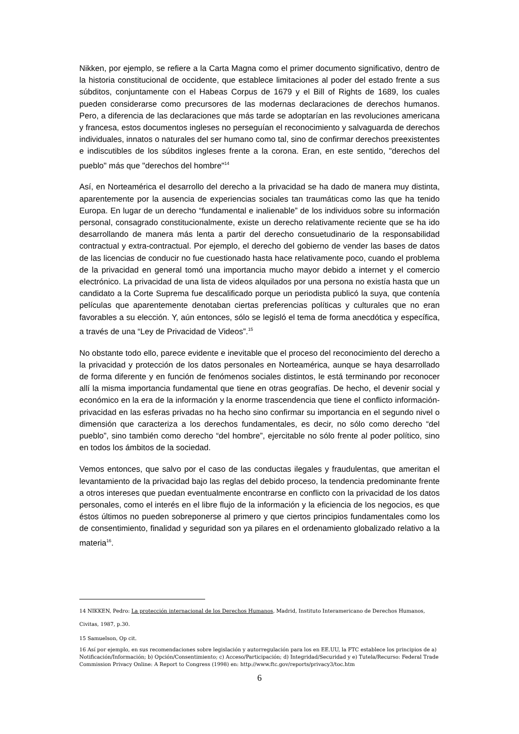Nikken, por ejemplo, se refiere a la Carta Magna como el primer documento significativo, dentro de la historia constitucional de occidente, que establece limitaciones al poder del estado frente a sus súbditos, conjuntamente con el Habeas Corpus de 1679 y el Bill of Rights de 1689, los cuales pueden considerarse como precursores de las modernas declaraciones de derechos humanos. Pero, a diferencia de las declaraciones que más tarde se adoptarían en las revoluciones americana y francesa, estos documentos ingleses no perseguían el reconocimiento y salvaguarda de derechos individuales, innatos o naturales del ser humano como tal, sino de confirmar derechos preexistentes e indiscutibles de los súbditos ingleses frente a la corona. Eran, en este sentido, "derechos del pueblo" más que "derechos del hombre"<sup>14</sup>
Así, en Norteamérica el desarrollo del derecho a la privacidad se ha dado de manera muy distinta, aparentemente por la ausencia de experiencias sociales tan traumáticas como las que ha tenido Europa. En lugar de un derecho “fundamental e inalienable” de los individuos sobre su información personal, consagrado constitucionalmente, existe un derecho relativamente reciente que se ha ido desarrollando de manera más lenta a partir del derecho consuetudinario de la responsabilidad contractual y extra-contractual. Por ejemplo, el derecho del gobierno de vender las bases de datos de las licencias de conducir no fue cuestionado hasta hace relativamente poco, cuando el problema de la privacidad en general tomó una importancia mucho mayor debido a internet y el comercio electrónico. La privacidad de una lista de videos alquilados por una persona no existía hasta que un candidato a la Corte Suprema fue descalificado porque un periodista publicó la suya, que contenía películas que aparentemente denotaban ciertas preferencias políticas y culturales que no eran favorables a su elección. Y, aún entonces, sólo se legisló el tema de forma anecdótica y específica, a través de una “Ley de Privacidad de Videos”.<sup>15</sup>
No obstante todo ello, parece evidente e inevitable que el proceso del reconocimiento del derecho a la privacidad y protección de los datos personales en Norteamérica, aunque se haya desarrollado de forma diferente y en función de fenómenos sociales distintos, le está terminando por reconocer allí la misma importancia fundamental que tiene en otras geografías. De hecho, el devenir social y económico en la era de la información y la enorme trascendencia que tiene el conflicto información-privacidad en las esferas privadas no ha hecho sino confirmar su importancia en el segundo nivel o dimensión que caracteriza a los derechos fundamentales, es decir, no sólo como derecho “del pueblo”, sino también como derecho “del hombre”, ejercitable no sólo frente al poder político, sino en todos los ámbitos de la sociedad.
Vemos entonces, que salvo por el caso de las conductas ilegales y fraudulentas, que ameritan el levantamiento de la privacidad bajo las reglas del debido proceso, la tendencia predominante frente a otros intereses que puedan eventualmente encontrarse en conflicto con la privacidad de los datos personales, como el interés en el libre flujo de la información y la eficiencia de los negocios, es que éstos últimos no pueden sobreponerse al primero y que ciertos principios fundamentales como los de consentimiento, finalidad y seguridad son ya pilares en el ordenamiento globalizado relativo a la materia<sup>16</sup>.
14 NIKKEN, Pedro: La protección internacional de los Derechos Humanos, Madrid, Instituto Interamericano de Derechos Humanos, Civitas, 1987, p.30.
15 Samuelson, Op cit.
16 Así por ejemplo, en sus recomendaciones sobre legislación y autorregulación para los en EE.UU, la FTC establece los principios de a) Notificación/Información; b) Opción/Consentimiento; c) Acceso/Participación; d) Integridad/Securidad y e) Tutela/Recurso: Federal Trade Commission Privacy Online: A Report to Congress (1998) en: http://www.ftc.gov/reports/privacy3/toc.htm
6